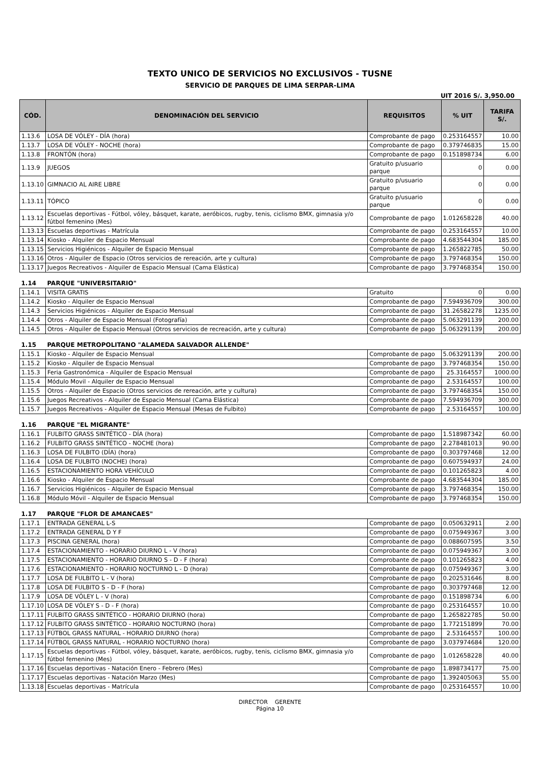TEXTO UNICO DE SERVICIOS NO EXCLUSIVOS - TUSNE
SERVICIO DE PARQUES DE LIMA SERPAR-LIMA
UIT 2016 S/. 3,950.00
| CÓD. | DENOMINACIÓN DEL SERVICIO | REQUISITOS | % UIT | TARIFA S/. |
| --- | --- | --- | --- | --- |
| 1.13.6 | LOSA DE VÓLEY - DÍA (hora) | Comprobante de pago | 0.253164557 | 10.00 |
| 1.13.7 | LOSA DE VÓLEY - NOCHE (hora) | Comprobante de pago | 0.379746835 | 15.00 |
| 1.13.8 | FRONTÓN (hora) | Comprobante de pago | 0.151898734 | 6.00 |
| 1.13.9 | JUEGOS | Gratuito p/usuario parque | 0 | 0.00 |
| 1.13.10 | GIMNACIO AL AIRE LIBRE | Gratuito p/usuario parque | 0 | 0.00 |
| 1.13.11 | TÓPICO | Gratuito p/usuario parque | 0 | 0.00 |
| 1.13.12 | Escuelas deportivas - Fútbol, vóley, básquet, karate, aeróbicos, rugby, tenis, ciclismo BMX, gimnasia y/o fútbol femenino (Mes) | Comprobante de pago | 1.012658228 | 40.00 |
| 1.13.13 | Escuelas deportivas - Matrícula | Comprobante de pago | 0.253164557 | 10.00 |
| 1.13.14 | Kiosko - Alquiler de Espacio Mensual | Comprobante de pago | 4.683544304 | 185.00 |
| 1.13.15 | Servicios Higiénicos - Alquiler de Espacio Mensual | Comprobante de pago | 1.265822785 | 50.00 |
| 1.13.16 | Otros - Alquiler de Espacio (Otros servicios de rereación, arte y cultura) | Comprobante de pago | 3.797468354 | 150.00 |
| 1.13.17 | Juegos Recreativos - Alquiler de Espacio Mensual (Cama Elástica) | Comprobante de pago | 3.797468354 | 150.00 |
| 1.14 | PARQUE "UNIVERSITARIO" | | | |
| 1.14.1 | VISITA GRATIS | Gratuito | 0 | 0.00 |
| 1.14.2 | Kiosko - Alquiler de Espacio Mensual | Comprobante de pago | 7.594936709 | 300.00 |
| 1.14.3 | Servicios Higiénicos - Alquiler de Espacio Mensual | Comprobante de pago | 31.26582278 | 1235.00 |
| 1.14.4 | Otros - Alquiler de Espacio Mensual (Fotografía) | Comprobante de pago | 5.063291139 | 200.00 |
| 1.14.5 | Otros - Alquiler de Espacio Mensual (Otros servicios de recreación, arte y cultura) | Comprobante de pago | 5.063291139 | 200.00 |
| 1.15 | PARQUE METROPOLITANO "ALAMEDA SALVADOR ALLENDE" | | | |
| 1.15.1 | Kiosko - Alquiler de Espacio Mensual | Comprobante de pago | 5.063291139 | 200.00 |
| 1.15.2 | Kiosko - Alquiler de Espacio Mensual | Comprobante de pago | 3.797468354 | 150.00 |
| 1.15.3 | Feria Gastronómica - Alquiler de Espacio Mensual | Comprobante de pago | 25.3164557 | 1000.00 |
| 1.15.4 | Módulo Movil - Alquiler de Espacio Mensual | Comprobante de pago | 2.53164557 | 100.00 |
| 1.15.5 | Otros - Alquiler de Espacio (Otros servicios de rereación, arte y cultura) | Comprobante de pago | 3.797468354 | 150.00 |
| 1.15.6 | Juegos Recreativos - Alquiler de Espacio Mensual (Cama Elástica) | Comprobante de pago | 7.594936709 | 300.00 |
| 1.15.7 | Juegos Recreativos - Alquiler de Espacio Mensual (Mesas de Fulbito) | Comprobante de pago | 2.53164557 | 100.00 |
| 1.16 | PARQUE "EL MIGRANTE" | | | |
| 1.16.1 | FULBITO GRASS SINTÉTICO - DÍA (hora) | Comprobante de pago | 1.518987342 | 60.00 |
| 1.16.2 | FULBITO GRASS SINTÉTICO - NOCHE (hora) | Comprobante de pago | 2.278481013 | 90.00 |
| 1.16.3 | LOSA DE FULBITO (DÍA) (hora) | Comprobante de pago | 0.303797468 | 12.00 |
| 1.16.4 | LOSA DE FULBITO (NOCHE) (hora) | Comprobante de pago | 0.607594937 | 24.00 |
| 1.16.5 | ESTACIONAMIENTO HORA VEHÍCULO | Comprobante de pago | 0.101265823 | 4.00 |
| 1.16.6 | Kiosko - Alquiler de Espacio Mensual | Comprobante de pago | 4.683544304 | 185.00 |
| 1.16.7 | Servicios Higiénicos - Alquiler de Espacio Mensual | Comprobante de pago | 3.797468354 | 150.00 |
| 1.16.8 | Módulo Móvil - Alquiler de Espacio Mensual | Comprobante de pago | 3.797468354 | 150.00 |
| 1.17 | PARQUE "FLOR DE AMANCAES" | | | |
| 1.17.1 | ENTRADA GENERAL L-S | Comprobante de pago | 0.050632911 | 2.00 |
| 1.17.2 | ENTRADA GENERAL D Y F | Comprobante de pago | 0.075949367 | 3.00 |
| 1.17.3 | PISCINA GENERAL (hora) | Comprobante de pago | 0.088607595 | 3.50 |
| 1.17.4 | ESTACIONAMIENTO - HORARIO DIURNO L - V (hora) | Comprobante de pago | 0.075949367 | 3.00 |
| 1.17.5 | ESTACIONAMIENTO - HORARIO DIURNO S - D - F (hora) | Comprobante de pago | 0.101265823 | 4.00 |
| 1.17.6 | ESTACIONAMIENTO - HORARIO NOCTURNO L - D (hora) | Comprobante de pago | 0.075949367 | 3.00 |
| 1.17.7 | LOSA DE FULBITO L - V (hora) | Comprobante de pago | 0.202531646 | 8.00 |
| 1.17.8 | LOSA DE FULBITO S - D - F (hora) | Comprobante de pago | 0.303797468 | 12.00 |
| 1.17.9 | LOSA DE VÓLEY L - V (hora) | Comprobante de pago | 0.151898734 | 6.00 |
| 1.17.10 | LOSA DE VÓLEY S - D - F (hora) | Comprobante de pago | 0.253164557 | 10.00 |
| 1.17.11 | FULBITO GRASS SINTÉTICO - HORARIO DIURNO (hora) | Comprobante de pago | 1.265822785 | 50.00 |
| 1.17.12 | FULBITO GRASS SINTÉTICO - HORARIO NOCTURNO (hora) | Comprobante de pago | 1.772151899 | 70.00 |
| 1.17.13 | FÚTBOL GRASS NATURAL - HORARIO DIURNO (hora) | Comprobante de pago | 2.53164557 | 100.00 |
| 1.17.14 | FÚTBOL GRASS NATURAL - HORARIO NOCTURNO (hora) | Comprobante de pago | 3.037974684 | 120.00 |
| 1.17.15 | Escuelas deportivas - Fútbol, vóley, básquet, karate, aeróbicos, rugby, tenis, ciclismo BMX, gimnasia y/o fútbol femenino (Mes) | Comprobante de pago | 1.012658228 | 40.00 |
| 1.17.16 | Escuelas deportivas - Natación Enero - Febrero (Mes) | Comprobante de pago | 1.898734177 | 75.00 |
| 1.17.17 | Escuelas deportivas - Natación Marzo (Mes) | Comprobante de pago | 1.392405063 | 55.00 |
| 1.13.18 | Escuelas deportivas - Matrícula | Comprobante de pago | 0.253164557 | 10.00 |
DIRECTOR GERENTE
Página 10